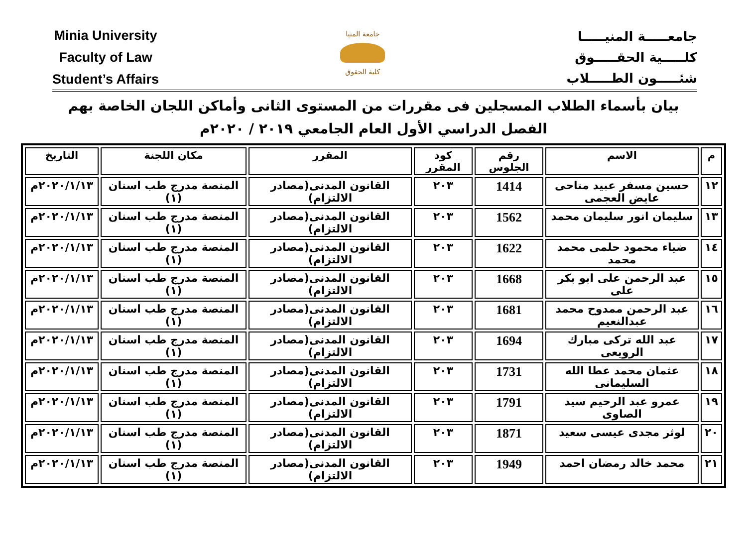Minia University
Faculty of Law
Student’s Affairs
جامعة المنيا
كلية الحقوق
جامعـــــة المنيـــــا
كلـــــية الحقـــــوق
شئـــــون الطـــــلاب
بيان بأسماء الطلاب المسجلين فى مقررات من المستوى الثانى وأماكن اللجان الخاصة بهم
الفصل الدراسي الأول العام الجامعي ٢٠١٩ / ٢٠٢٠م
| م | الاسم | رقم الجلوس | كود المقرر | المقرر | مكان اللجنة | التاريخ |
| --- | --- | --- | --- | --- | --- | --- |
| ١٢ | حسين مسفر عبيد مناحى عايض العجمى | 1414 | ٢٠٣ | القانون المدنى(مصادر الالتزام) | المنصة مدرج طب اسنان (١) | ٢٠٢٠/١/١٣م |
| ١٣ | سليمان انور سليمان محمد | 1562 | ٢٠٣ | القانون المدنى(مصادر الالتزام) | المنصة مدرج طب اسنان (١) | ٢٠٢٠/١/١٣م |
| ١٤ | ضياء محمود حلمى محمد محمد | 1622 | ٢٠٣ | القانون المدنى(مصادر الالتزام) | المنصة مدرج طب اسنان (١) | ٢٠٢٠/١/١٣م |
| ١٥ | عبد الرحمن على ابو بكر على | 1668 | ٢٠٣ | القانون المدنى(مصادر الالتزام) | المنصة مدرج طب اسنان (١) | ٢٠٢٠/١/١٣م |
| ١٦ | عبد الرحمن ممدوح محمد عبدالنعيم | 1681 | ٢٠٣ | القانون المدنى(مصادر الالتزام) | المنصة مدرج طب اسنان (١) | ٢٠٢٠/١/١٣م |
| ١٧ | عبد الله تركى مبارك الرويعى | 1694 | ٢٠٣ | القانون المدنى(مصادر الالتزام) | المنصة مدرج طب اسنان (١) | ٢٠٢٠/١/١٣م |
| ١٨ | عثمان محمد عطا الله السليمانى | 1731 | ٢٠٣ | القانون المدنى(مصادر الالتزام) | المنصة مدرج طب اسنان (١) | ٢٠٢٠/١/١٣م |
| ١٩ | عمرو عبد الرحيم سيد الصاوى | 1791 | ٢٠٣ | القانون المدنى(مصادر الالتزام) | المنصة مدرج طب اسنان (١) | ٢٠٢٠/١/١٣م |
| ٢٠ | لوثر مجدى عيسى سعيد | 1871 | ٢٠٣ | القانون المدنى(مصادر الالتزام) | المنصة مدرج طب اسنان (١) | ٢٠٢٠/١/١٣م |
| ٢١ | محمد خالد رمضان احمد | 1949 | ٢٠٣ | القانون المدنى(مصادر الالتزام) | المنصة مدرج طب اسنان (١) | ٢٠٢٠/١/١٣م |